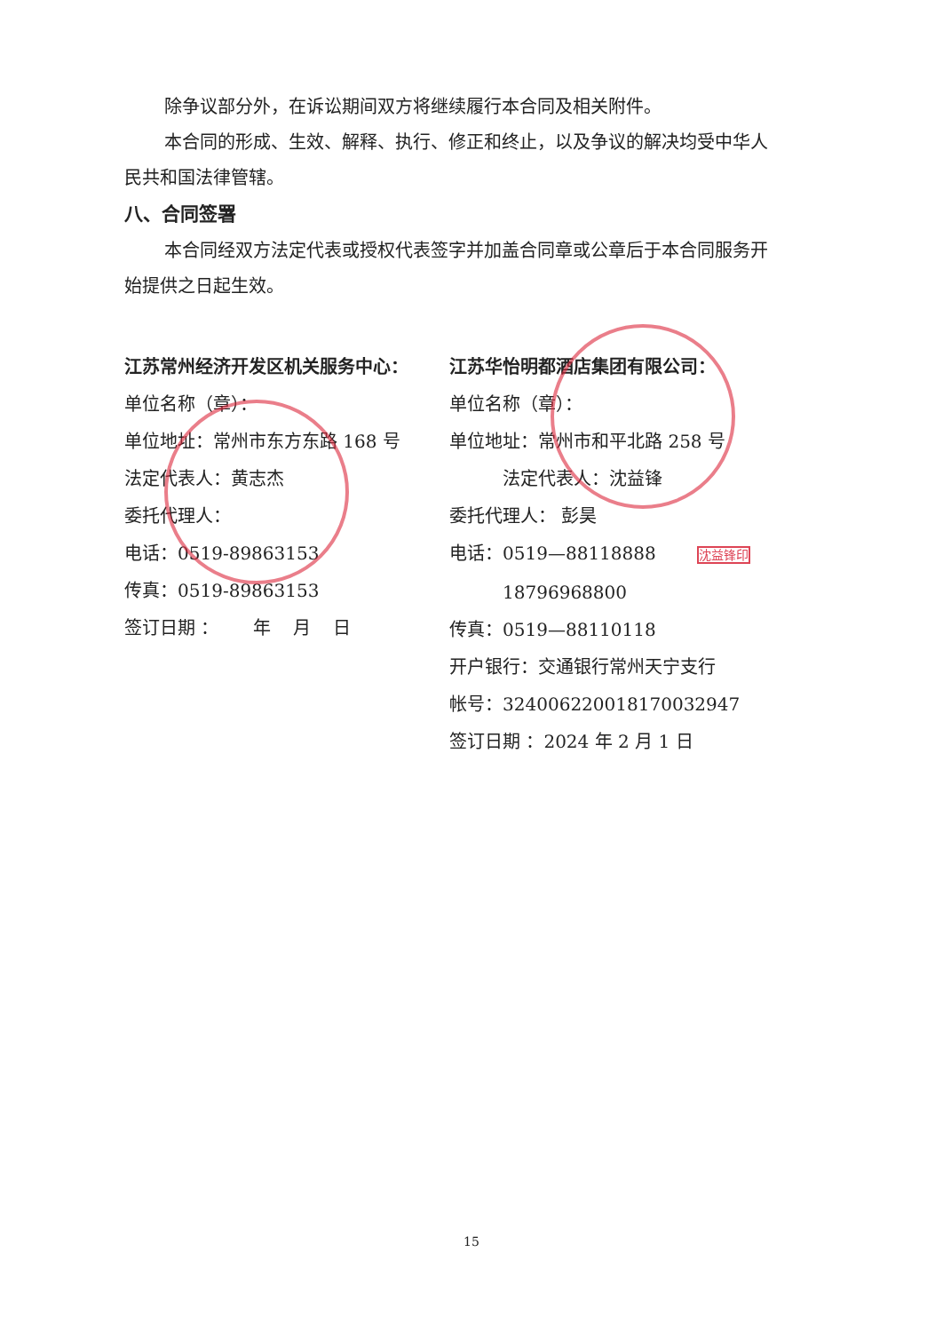除争议部分外，在诉讼期间双方将继续履行本合同及相关附件。
本合同的形成、生效、解释、执行、修正和终止，以及争议的解决均受中华人民共和国法律管辖。
八、合同签署
本合同经双方法定代表或授权代表签字并加盖合同章或公章后于本合同服务开始提供之日起生效。
江苏常州经济开发区机关服务中心：
单位名称（章）：
单位地址：常州市东方东路 168 号
法定代表人：黄志杰
委托代理人：
电话：0519-89863153
传真：0519-89863153
签订日期 ： 年 月 日
江苏华怡明都酒店集团有限公司：
单位名称（章）：
单位地址：常州市和平北路 258 号
法定代表人：沈益锋
委托代理人： 彭昊
电话：0519—88118888 沈益锋印
18796968800
传真：0519—88110118
开户银行：交通银行常州天宁支行
帐号：324006220018170032947
签订日期 ：2024 年 2 月 1 日
15